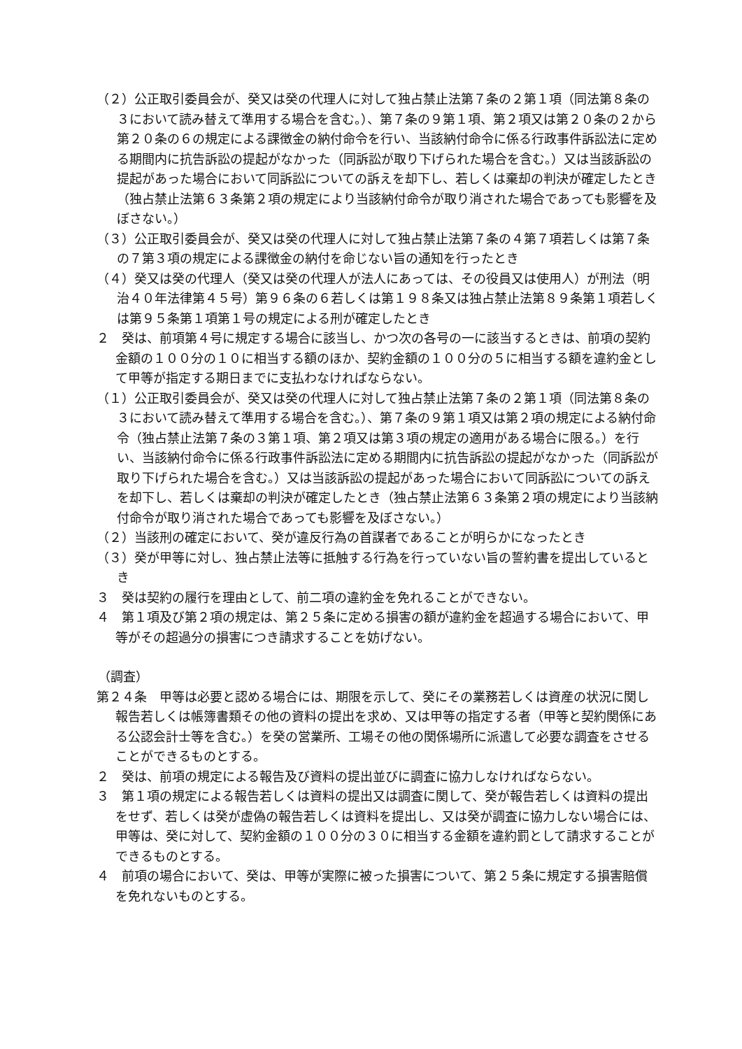（２）公正取引委員会が、癸又は癸の代理人に対して独占禁止法第７条の２第１項（同法第８条の３において読み替えて準用する場合を含む。）、第７条の９第１項、第２項又は第２０条の２から第２０条の６の規定による課徴金の納付命令を行い、当該納付命令に係る行政事件訴訟法に定める期間内に抗告訴訟の提起がなかった（同訴訟が取り下げられた場合を含む。）又は当該訴訟の提起があった場合において同訴訟についての訴えを却下し、若しくは棄却の判決が確定したとき（独占禁止法第６３条第２項の規定により当該納付命令が取り消された場合であっても影響を及ぼさない。）
（３）公正取引委員会が、癸又は癸の代理人に対して独占禁止法第７条の４第７項若しくは第７条の７第３項の規定による課徴金の納付を命じない旨の通知を行ったとき
（４）癸又は癸の代理人（癸又は癸の代理人が法人にあっては、その役員又は使用人）が刑法（明治４０年法律第４５号）第９６条の６若しくは第１９８条又は独占禁止法第８９条第１項若しくは第９５条第１項第１号の規定による刑が確定したとき
２　癸は、前項第４号に規定する場合に該当し、かつ次の各号の一に該当するときは、前項の契約金額の１００分の１０に相当する額のほか、契約金額の１００分の５に相当する額を違約金として甲等が指定する期日までに支払わなければならない。
（１）公正取引委員会が、癸又は癸の代理人に対して独占禁止法第７条の２第１項（同法第８条の３において読み替えて準用する場合を含む。）、第７条の９第１項又は第２項の規定による納付命令（独占禁止法第７条の３第１項、第２項又は第３項の規定の適用がある場合に限る。）を行い、当該納付命令に係る行政事件訴訟法に定める期間内に抗告訴訟の提起がなかった（同訴訟が取り下げられた場合を含む。）又は当該訴訟の提起があった場合において同訴訟についての訴えを却下し、若しくは棄却の判決が確定したとき（独占禁止法第６３条第２項の規定により当該納付命令が取り消された場合であっても影響を及ぼさない。）
（２）当該刑の確定において、癸が違反行為の首謀者であることが明らかになったとき
（３）癸が甲等に対し、独占禁止法等に抵触する行為を行っていない旨の誓約書を提出しているとき
３　癸は契約の履行を理由として、前二項の違約金を免れることができない。
４　第１項及び第２項の規定は、第２５条に定める損害の額が違約金を超過する場合において、甲等がその超過分の損害につき請求することを妨げない。
（調査）
第２４条　甲等は必要と認める場合には、期限を示して、癸にその業務若しくは資産の状況に関し報告若しくは帳簿書類その他の資料の提出を求め、又は甲等の指定する者（甲等と契約関係にある公認会計士等を含む。）を癸の営業所、工場その他の関係場所に派遣して必要な調査をさせることができるものとする。
２　癸は、前項の規定による報告及び資料の提出並びに調査に協力しなければならない。
３　第１項の規定による報告若しくは資料の提出又は調査に関して、癸が報告若しくは資料の提出をせず、若しくは癸が虚偽の報告若しくは資料を提出し、又は癸が調査に協力しない場合には、甲等は、癸に対して、契約金額の１００分の３０に相当する金額を違約罰として請求することができるものとする。
４　前項の場合において、癸は、甲等が実際に被った損害について、第２５条に規定する損害賠償を免れないものとする。